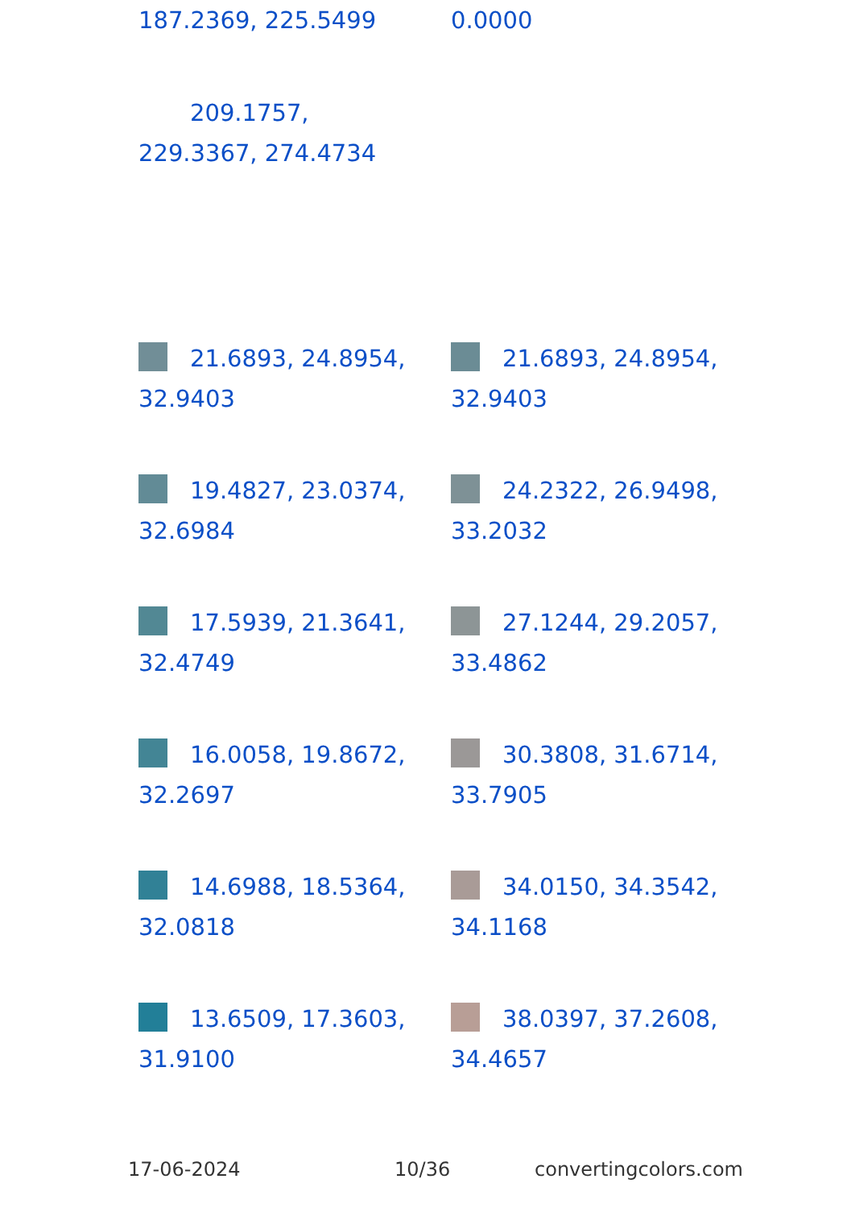187.2369, 225.5499 0.0000
209.1757, 229.3367, 274.4734
21.6893, 24.8954, 32.9403
21.6893, 24.8954, 32.9403
19.4827, 23.0374, 32.6984
24.2322, 26.9498, 33.2032
17.5939, 21.3641, 32.4749
27.1244, 29.2057, 33.4862
16.0058, 19.8672, 32.2697
30.3808, 31.6714, 33.7905
14.6988, 18.5364, 32.0818
34.0150, 34.3542, 34.1168
13.6509, 17.3603, 31.9100
38.0397, 37.2608, 34.4657
17-06-2024 10/36 convertingcolors.com